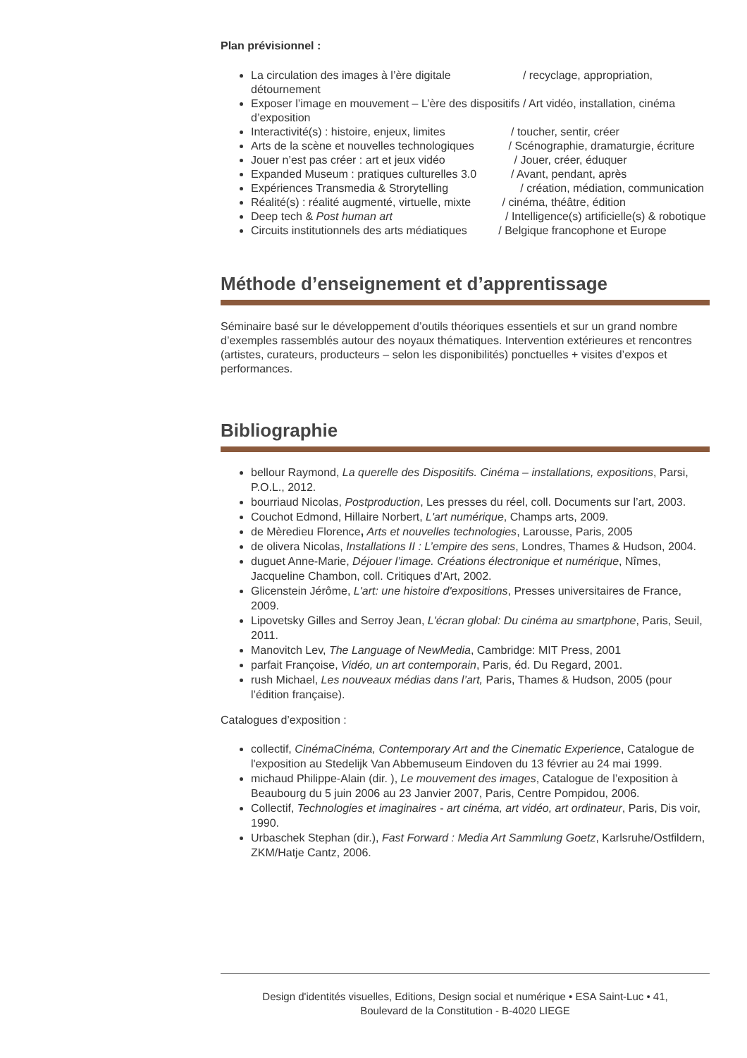Plan prévisionnel :
La circulation des images à l’ère digitale / recyclage, appropriation, détournement
Exposer l’image en mouvement – L’ère des dispositifs / Art vidéo, installation, cinéma d’exposition
Interactivité(s) : histoire, enjeux, limites / toucher, sentir, créer
Arts de la scène et nouvelles technologiques / Scénographie, dramaturgie, écriture
Jouer n’est pas créer : art et jeux vidéo / Jouer, créer, éduquer
Expanded Museum : pratiques culturelles 3.0 / Avant, pendant, après
Expériences Transmedia & Strorytelling / création, médiation, communication
Réalité(s) : réalité augmenté, virtuelle, mixte / cinéma, théâtre, édition
Deep tech & Post human art / Intelligence(s) artificielle(s) & robotique
Circuits institutionnels des arts médiatiques / Belgique francophone et Europe
Méthode d’enseignement et d’apprentissage
Séminaire basé sur le développement d’outils théoriques essentiels et sur un grand nombre d’exemples rassemblés autour des noyaux thématiques. Intervention extérieures et rencontres (artistes, curateurs, producteurs – selon les disponibilités) ponctuelles + visites d’expos et performances.
Bibliographie
bellour Raymond, La querelle des Dispositifs. Cinéma – installations, expositions, Parsi, P.O.L., 2012.
bourriaud Nicolas, Postproduction, Les presses du réel, coll. Documents sur l’art, 2003.
Couchot Edmond, Hillaire Norbert, L'art numérique, Champs arts, 2009.
de Mèredieu Florence, Arts et nouvelles technologies, Larousse, Paris, 2005
de olivera Nicolas, Installations II : L’empire des sens, Londres, Thames & Hudson, 2004.
duguet Anne-Marie, Déjouer l’image. Créations électronique et numérique, Nîmes, Jacqueline Chambon, coll. Critiques d’Art, 2002.
Glicenstein Jérôme, L'art: une histoire d'expositions, Presses universitaires de France, 2009.
Lipovetsky Gilles and Serroy Jean, L'écran global: Du cinéma au smartphone, Paris, Seuil, 2011.
Manovitch Lev, The Language of NewMedia, Cambridge: MIT Press, 2001
parfait Françoise, Vidéo, un art contemporain, Paris, éd. Du Regard, 2001.
rush Michael, Les nouveaux médias dans l’art, Paris, Thames & Hudson, 2005 (pour l’édition française).
Catalogues d’exposition :
collectif, CinémaCinéma, Contemporary Art and the Cinematic Experience, Catalogue de l'exposition au Stedelijk Van Abbemuseum Eindoven du 13 février au 24 mai 1999.
michaud Philippe-Alain (dir. ), Le mouvement des images, Catalogue de l’exposition à Beaubourg du 5 juin 2006 au 23 Janvier 2007, Paris, Centre Pompidou, 2006.
Collectif, Technologies et imaginaires - art cinéma, art vidéo, art ordinateur, Paris, Dis voir, 1990.
Urbaschek Stephan (dir.), Fast Forward : Media Art Sammlung Goetz, Karlsruhe/Ostfildern, ZKM/Hatje Cantz, 2006.
Design d'identités visuelles, Editions, Design social et numérique • ESA Saint-Luc • 41,
Boulevard de la Constitution - B-4020 LIEGE